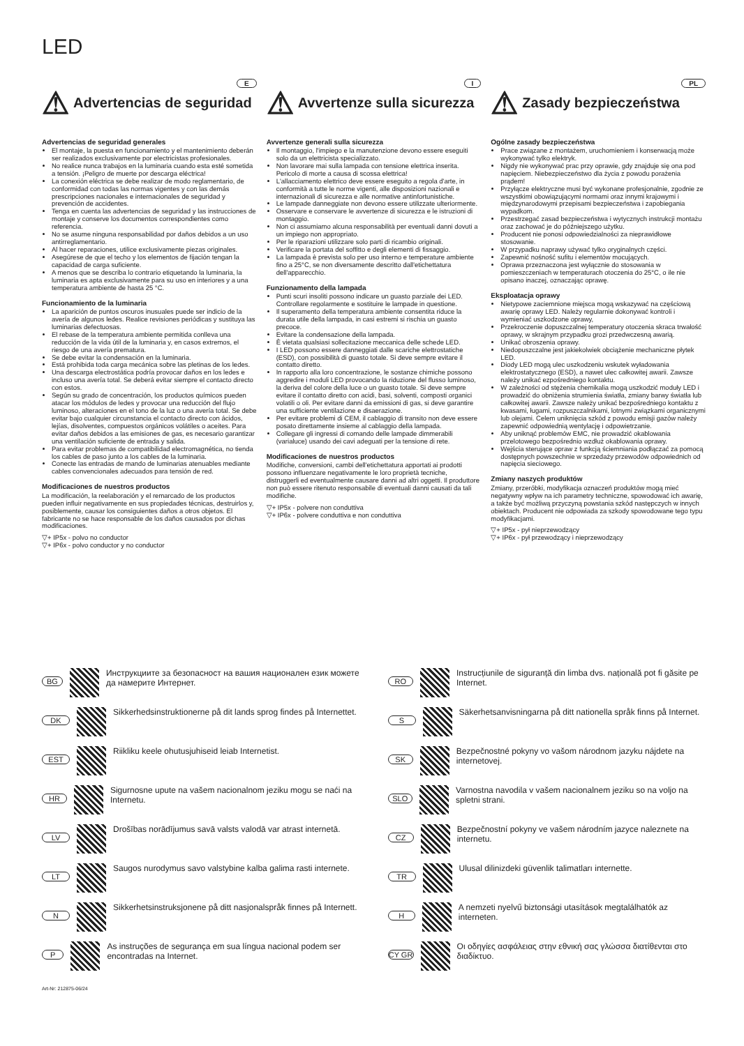LED
E
⚠ Advertencias de seguridad
Advertencias de seguridad generales
El montaje, la puesta en funcionamiento y el mantenimiento deberán ser realizados exclusivamente por electricistas profesionales.
No realice nunca trabajos en la luminaria cuando esta esté sometida a tensión. ¡Peligro de muerte por descarga eléctrica!
La conexión eléctrica se debe realizar de modo reglamentario, de conformidad con todas las normas vigentes y con las demás prescripciones nacionales e internacionales de seguridad y prevención de accidentes.
Tenga en cuenta las advertencias de seguridad y las instrucciones de montaje y conserve los documentos correspondientes como referencia.
No se asume ninguna responsabilidad por daños debidos a un uso antirreglamentario.
Al hacer reparaciones, utilice exclusivamente piezas originales.
Asegúrese de que el techo y los elementos de fijación tengan la capacidad de carga suficiente.
A menos que se describa lo contrario etiquetando la luminaria, la luminaria es apta exclusivamente para su uso en interiores y a una temperatura ambiente de hasta 25 °C.
Funcionamiento de la luminaria
La aparición de puntos oscuros inusuales puede ser indicio de la avería de algunos ledes. Realice revisiones periódicas y sustituya las luminarias defectuosas.
El rebase de la temperatura ambiente permitida conlleva una reducción de la vida útil de la luminaria y, en casos extremos, el riesgo de una avería prematura.
Se debe evitar la condensación en la luminaria.
Está prohibida toda carga mecánica sobre las pletinas de los ledes.
Una descarga electrostática podría provocar daños en los ledes e incluso una avería total. Se deberá evitar siempre el contacto directo con estos.
Según su grado de concentración, los productos químicos pueden atacar los módulos de ledes y provocar una reducción del flujo luminoso, alteraciones en el tono de la luz o una avería total. Se debe evitar bajo cualquier circunstancia el contacto directo con ácidos, lejías, disolventes, compuestos orgánicos volátiles o aceites. Para evitar daños debidos a las emisiones de gas, es necesario garantizar una ventilación suficiente de entrada y salida.
Para evitar problemas de compatibilidad electromagnética, no tienda los cables de paso junto a los cables de la luminaria.
Conecte las entradas de mando de luminarias atenuables mediante cables convencionales adecuados para tensión de red.
Modificaciones de nuestros productos
La modificación, la reelaboración y el remarcado de los productos pueden influir negativamente en sus propiedades técnicas, destruirlos y, posiblemente, causar los consiguientes daños a otros objetos. El fabricante no se hace responsable de los daños causados por dichas modificaciones.
▽+ IP5x - polvo no conductor
▽+ IP6x - polvo conductor y no conductor
I
⚠ Avvertenze sulla sicurezza
Avvertenze generali sulla sicurezza
Il montaggio, l'impiego e la manutenzione devono essere eseguiti solo da un elettricista specializzato.
Non lavorare mai sulla lampada con tensione elettrica inserita. Pericolo di morte a causa di scossa elettrica!
L'allacciamento elettrico deve essere eseguito a regola d'arte, in conformità a tutte le norme vigenti, alle disposizioni nazionali e internazionali di sicurezza e alle normative antinfortunistiche.
Le lampade danneggiate non devono essere utilizzate ulteriormente.
Osservare e conservare le avvertenze di sicurezza e le istruzioni di montaggio.
Non ci assumiamo alcuna responsabilità per eventuali danni dovuti a un impiego non appropriato.
Per le riparazioni utilizzare solo parti di ricambio originali.
Verificare la portata del soffitto e degli elementi di fissaggio.
La lampada è prevista solo per uso interno e temperature ambiente fino a 25°C, se non diversamente descritto dall'etichettatura dell'apparecchio.
Funzionamento della lampada
Punti scuri insoliti possono indicare un guasto parziale dei LED. Controllare regolarmente e sostituire le lampade in questione.
Il superamento della temperatura ambiente consentita riduce la durata utile della lampada, in casi estremi si rischia un guasto precoce.
Evitare la condensazione della lampada.
È vietata qualsiasi sollecitazione meccanica delle schede LED.
I LED possono essere danneggiati dalle scariche elettrostatiche (ESD), con possibilità di guasto totale. Si deve sempre evitare il contatto diretto.
In rapporto alla loro concentrazione, le sostanze chimiche possono aggredire i moduli LED provocando la riduzione del flusso luminoso, la deriva del colore della luce o un guasto totale. Si deve sempre evitare il contatto diretto con acidi, basi, solventi, composti organici volatili o oli. Per evitare danni da emissioni di gas, si deve garantire una sufficiente ventilazione e disaerazione.
Per evitare problemi di CEM, il cablaggio di transito non deve essere posato direttamente insieme al cablaggio della lampada.
Collegare gli ingressi di comando delle lampade dimmerabili (varialuce) usando dei cavi adeguati per la tensione di rete.
Modificaciones de nuestros productos
Modifiche, conversioni, cambi dell'etichettatura apportati ai prodotti possono influenzare negativamente le loro proprietà tecniche, distruggerli ed eventualmente causare danni ad altri oggetti. Il produttore non può essere ritenuto responsabile di eventuali danni causati da tali modifiche.
▽+ IP5x - polvere non conduttiva
▽+ IP6x - polvere conduttiva e non conduttiva
PL
⚠ Zasady bezpieczeństwa
Ogólne zasady bezpieczeństwa
Prace związane z montażem, uruchomieniem i konserwacją może wykonywać tylko elektryk.
Nigdy nie wykonywać prac przy oprawie, gdy znajduje się ona pod napięciem. Niebezpieczeństwo dla życia z powodu porażenia prądem!
Przyłącze elektryczne musi być wykonane profesjonalnie, zgodnie ze wszystkimi obowiązującymi normami oraz innymi krajowymi i międzynarodowymi przepisami bezpieczeństwa i zapobiegania wypadkom.
Przestrzegać zasad bezpieczeństwa i wytycznych instrukcji montażu oraz zachować je do późniejszego użytku.
Producent nie ponosi odpowiedzialności za nieprawidłowe stosowanie.
W przypadku naprawy używać tylko oryginalnych części.
Zapewnić nośność sufitu i elementów mocujących.
Oprawa przeznaczona jest wyłącznie do stosowania w pomieszczeniach w temperaturach otoczenia do 25°C, o ile nie opisano inaczej, oznaczając oprawę.
Eksploatacja oprawy
Nietypowe zaciemnione miejsca mogą wskazywać na częściową awarię oprawy LED. Należy regularnie dokonywać kontroli i wymieniać uszkodzone oprawy,
Przekroczenie dopuszczalnej temperatury otoczenia skraca trwałość oprawy, w skrajnym przypadku grozi przedwczesną awarią.
Unikać obroszenia oprawy.
Niedopuszczalne jest jakiekolwiek obciążenie mechaniczne płytek LED.
Diody LED mogą ulec uszkodzeniu wskutek wyładowania elektrostatycznego (ESD), a nawet ulec całkowitej awarii. Zawsze należy unikać ezpośredniego kontaktu.
W zależności od stężenia chemikalia mogą uszkodzić moduły LED i prowadzić do obniżenia strumienia światła, zmiany barwy światła lub całkowitej awarii. Zawsze należy unikać bezpośredniego kontaktu z kwasami, ługami, rozpuszczalnikami, lotnymi związkami organicznymi lub olejami. Celem uniknięcia szkód z powodu emisji gazów należy zapewnić odpowiednią wentylację i odpowietrzanie.
Aby uniknąć problemów EMC, nie prowadzić okablowania przelotowego bezpośrednio wzdłuż okablowania oprawy.
Wejścia sterujące opraw z funkcją ściemniania podłączać za pomocą dostępnych powszechnie w sprzedaży przewodów odpowiednich od napięcia sieciowego.
Zmiany naszych produktów
Zmiany, przeróbki, modyfikacja oznaczeń produktów mogą mieć negatywny wpływ na ich parametry techniczne, spowodować ich awarię, a także być możliwą przyczyną powstania szkód następczych w innych obiektach. Producent nie odpowiada za szkody spowodowane tego typu modyfikacjami.
▽+ IP5x - pył nieprzewodzący
▽+ IP6x - pył przewodzący i nieprzewodzący
BG
Инструкциите за безопасност на вашия национален език можете да намерите Интернет.
DK
Sikkerhedsinstruktionerne på dit lands sprog findes på Internettet.
EST
Riikliku keele ohutusjuhiseid leiab Internetist.
HR
Sigurnosne upute na vašem nacionalnom jeziku mogu se naći na Internetu.
LV
Drošības norādījumus savā valsts valodā var atrast internetā.
LT
Saugos nurodymus savo valstybine kalba galima rasti internete.
N
Sikkerhetsinstruksjonene på ditt nasjonalspråk finnes på Internett.
P
As instruções de segurança em sua língua nacional podem ser encontradas na Internet.
Art-Nr: 212875-06/24
RO
Instrucțiunile de siguranță din limba dvs. națională pot fi găsite pe Internet.
S
Säkerhetsanvisningarna på ditt nationella språk finns på Internet.
SK
Bezpečnostné pokyny vo vašom národnom jazyku nájdete na internetovej.
SLO
Varnostna navodila v vašem nacionalnem jeziku so na voljo na spletni strani.
CZ
Bezpečnostní pokyny ve vašem národním jazyce naleznete na internetu.
TR
Ulusal dilinizdeki güvenlik talimatları internette.
H
A nemzeti nyelvű biztonsági utasítások megtalálhatók az interneten.
CY GR
Οι οδηγίες ασφάλειας στην εθνική σας γλώσσα διατίθενται στο διαδίκτυο.